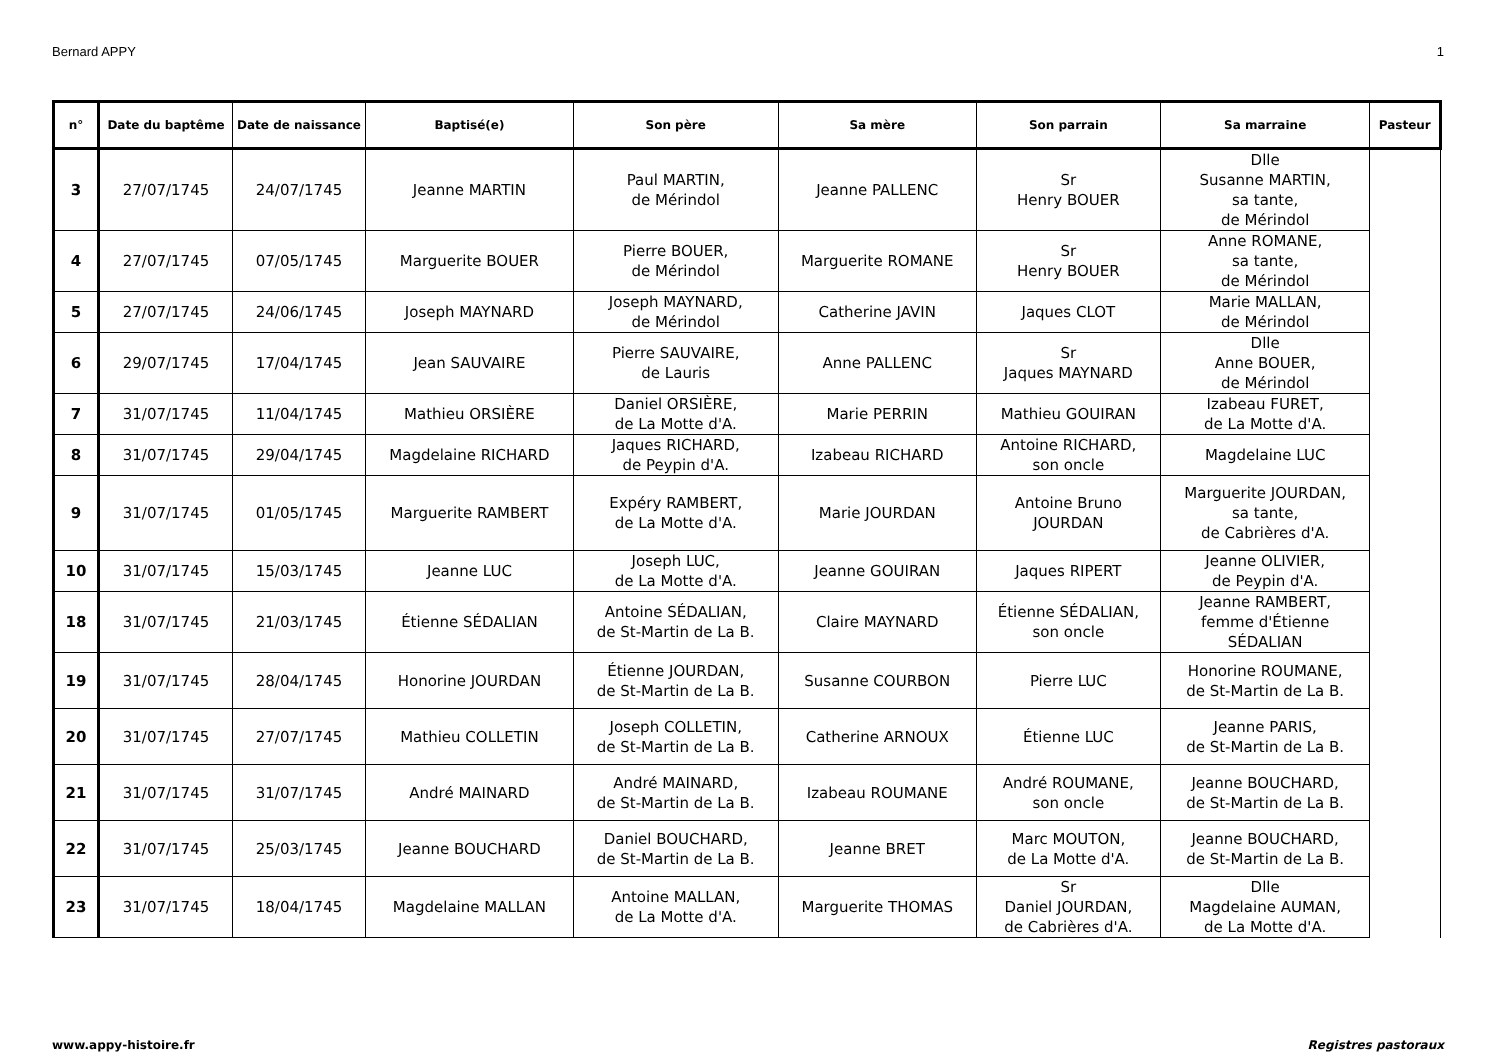Bernard APPY 1
| n° | Date du baptême | Date de naissance | Baptisé(e) | Son père | Sa mère | Son parrain | Sa marraine | Pasteur |
| --- | --- | --- | --- | --- | --- | --- | --- | --- |
| 3 | 27/07/1745 | 24/07/1745 | Jeanne MARTIN | Paul MARTIN, de Mérindol | Jeanne PALLENC | Sr Henry BOUER | Dlle Susanne MARTIN, sa tante, de Mérindol | |
| 4 | 27/07/1745 | 07/05/1745 | Marguerite BOUER | Pierre BOUER, de Mérindol | Marguerite ROMANE | Sr Henry BOUER | Anne ROMANE, sa tante, de Mérindol | |
| 5 | 27/07/1745 | 24/06/1745 | Joseph MAYNARD | Joseph MAYNARD, de Mérindol | Catherine JAVIN | Jaques CLOT | Marie MALLAN, de Mérindol | |
| 6 | 29/07/1745 | 17/04/1745 | Jean SAUVAIRE | Pierre SAUVAIRE, de Lauris | Anne PALLENC | Sr Jaques MAYNARD | Dlle Anne BOUER, de Mérindol | |
| 7 | 31/07/1745 | 11/04/1745 | Mathieu ORSIÈRE | Daniel ORSIÈRE, de La Motte d'A. | Marie PERRIN | Mathieu GOUIRAN | Izabeau FURET, de La Motte d'A. | |
| 8 | 31/07/1745 | 29/04/1745 | Magdelaine RICHARD | Jaques RICHARD, de Peypin d'A. | Izabeau RICHARD | Antoine RICHARD, son oncle | Magdelaine LUC | |
| 9 | 31/07/1745 | 01/05/1745 | Marguerite RAMBERT | Expéry RAMBERT, de La Motte d'A. | Marie JOURDAN | Antoine Bruno JOURDAN | Marguerite JOURDAN, sa tante, de Cabrières d'A. | |
| 10 | 31/07/1745 | 15/03/1745 | Jeanne LUC | Joseph LUC, de La Motte d'A. | Jeanne GOUIRAN | Jaques RIPERT | Jeanne OLIVIER, de Peypin d'A. | |
| 18 | 31/07/1745 | 21/03/1745 | Étienne SÉDALIAN | Antoine SÉDALIAN, de St-Martin de La B. | Claire MAYNARD | Étienne SÉDALIAN, son oncle | Jeanne RAMBERT, femme d'Étienne SÉDALIAN | |
| 19 | 31/07/1745 | 28/04/1745 | Honorine JOURDAN | Étienne JOURDAN, de St-Martin de La B. | Susanne COURBON | Pierre LUC | Honorine ROUMANE, de St-Martin de La B. | |
| 20 | 31/07/1745 | 27/07/1745 | Mathieu COLLETIN | Joseph COLLETIN, de St-Martin de La B. | Catherine ARNOUX | Étienne LUC | Jeanne PARIS, de St-Martin de La B. | |
| 21 | 31/07/1745 | 31/07/1745 | André MAINARD | André MAINARD, de St-Martin de La B. | Izabeau ROUMANE | André ROUMANE, son oncle | Jeanne BOUCHARD, de St-Martin de La B. | |
| 22 | 31/07/1745 | 25/03/1745 | Jeanne BOUCHARD | Daniel BOUCHARD, de St-Martin de La B. | Jeanne BRET | Marc MOUTON, de La Motte d'A. | Jeanne BOUCHARD, de St-Martin de La B. | |
| 23 | 31/07/1745 | 18/04/1745 | Magdelaine MALLAN | Antoine MALLAN, de La Motte d'A. | Marguerite THOMAS | Sr Daniel JOURDAN, de Cabrières d'A. | Dlle Magdelaine AUMAN, de La Motte d'A. | |
www.appy-histoire.fr Registres pastoraux